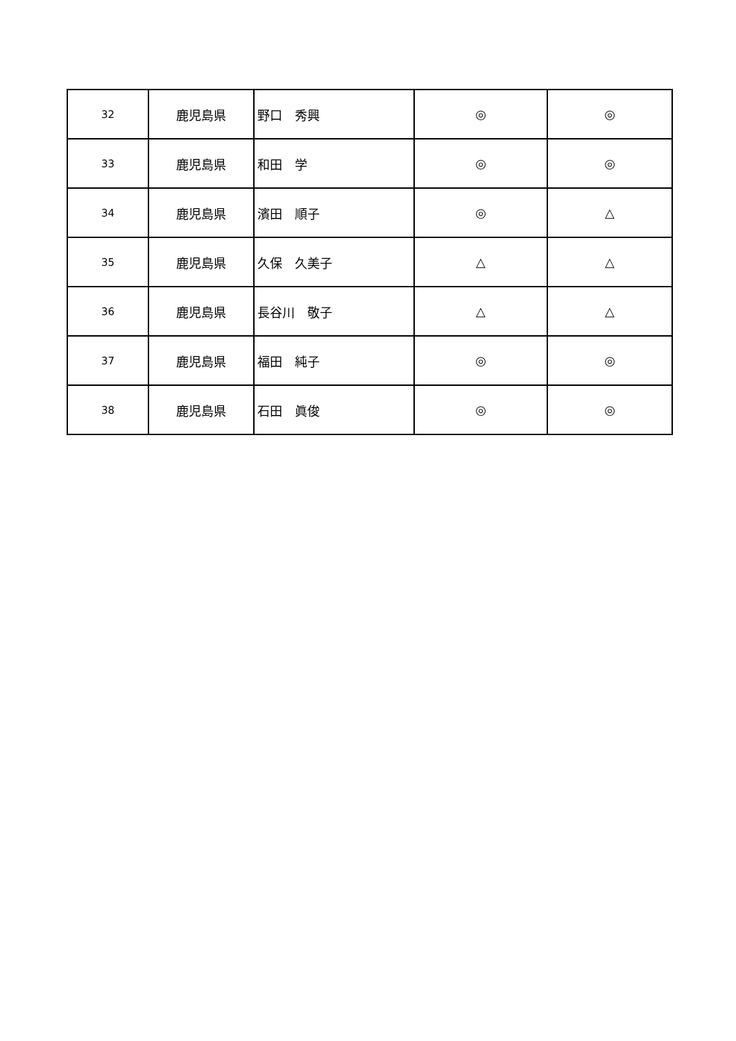| 32 | 鹿児島県 | 野口 秀興 | ◎ | ◎ |
| 33 | 鹿児島県 | 和田 学 | ◎ | ◎ |
| 34 | 鹿児島県 | 濱田 順子 | ◎ | △ |
| 35 | 鹿児島県 | 久保 久美子 | △ | △ |
| 36 | 鹿児島県 | 長谷川 敬子 | △ | △ |
| 37 | 鹿児島県 | 福田 純子 | ◎ | ◎ |
| 38 | 鹿児島県 | 石田 眞俊 | ◎ | ◎ |